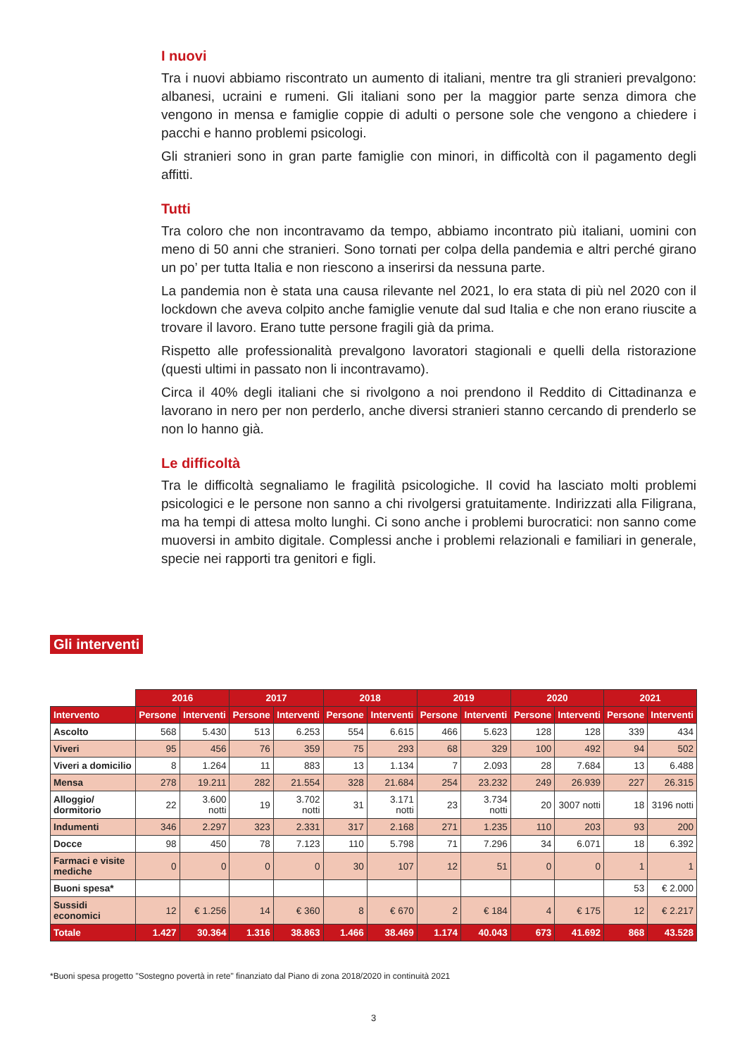I nuovi
Tra i nuovi abbiamo riscontrato un aumento di italiani, mentre tra gli stranieri prevalgono: albanesi, ucraini e rumeni. Gli italiani sono per la maggior parte senza dimora che vengono in mensa e famiglie coppie di adulti o persone sole che vengono a chiedere i pacchi e hanno problemi psicologi.
Gli stranieri sono in gran parte famiglie con minori, in difficoltà con il pagamento degli affitti.
Tutti
Tra coloro che non incontravamo da tempo, abbiamo incontrato più italiani, uomini con meno di 50 anni che stranieri. Sono tornati per colpa della pandemia e altri perché girano un po’ per tutta Italia e non riescono a inserirsi da nessuna parte.
La pandemia non è stata una causa rilevante nel 2021, lo era stata di più nel 2020 con il lockdown che aveva colpito anche famiglie venute dal sud Italia e che non erano riuscite a trovare il lavoro. Erano tutte persone fragili già da prima.
Rispetto alle professionalità prevalgono lavoratori stagionali e quelli della ristorazione (questi ultimi in passato non li incontravamo).
Circa il 40% degli italiani che si rivolgono a noi prendono il Reddito di Cittadinanza e lavorano in nero per non perderlo, anche diversi stranieri stanno cercando di prenderlo se non lo hanno già.
Le difficoltà
Tra le difficoltà segnaliamo le fragilità psicologiche. Il covid ha lasciato molti problemi psicologici e le persone non sanno a chi rivolgersi gratuitamente. Indirizzati alla Filigrana, ma ha tempi di attesa molto lunghi. Ci sono anche i problemi burocratici: non sanno come muoversi in ambito digitale. Complessi anche i problemi relazionali e familiari in generale, specie nei rapporti tra genitori e figli.
Gli interventi
| | 2016 | | 2017 | | 2018 | | 2019 | | 2020 | | 2021 | |
| Intervento | Persone | Interventi | Persone | Interventi | Persone | Interventi | Persone | Interventi | Persone | Interventi | Persone | Interventi |
| Ascolto | 568 | 5.430 | 513 | 6.253 | 554 | 6.615 | 466 | 5.623 | 128 | 128 | 339 | 434 |
| Viveri | 95 | 456 | 76 | 359 | 75 | 293 | 68 | 329 | 100 | 492 | 94 | 502 |
| Viveri a domicilio | 8 | 1.264 | 11 | 883 | 13 | 1.134 | 7 | 2.093 | 28 | 7.684 | 13 | 6.488 |
| Mensa | 278 | 19.211 | 282 | 21.554 | 328 | 21.684 | 254 | 23.232 | 249 | 26.939 | 227 | 26.315 |
| Alloggio/ dormitorio | 22 | 3.600 notti | 19 | 3.702 notti | 31 | 3.171 notti | 23 | 3.734 notti | 20 | 3007 notti | 18 | 3196 notti |
| Indumenti | 346 | 2.297 | 323 | 2.331 | 317 | 2.168 | 271 | 1.235 | 110 | 203 | 93 | 200 |
| Docce | 98 | 450 | 78 | 7.123 | 110 | 5.798 | 71 | 7.296 | 34 | 6.071 | 18 | 6.392 |
| Farmaci e visite mediche | 0 | 0 | 0 | 0 | 30 | 107 | 12 | 51 | 0 | 0 | 1 | 1 |
| Buoni spesa* | | | | | | | | | | | 53 | € 2.000 |
| Sussidi economici | 12 | € 1.256 | 14 | € 360 | 8 | € 670 | 2 | € 184 | 4 | € 175 | 12 | € 2.217 |
| Totale | 1.427 | 30.364 | 1.316 | 38.863 | 1.466 | 38.469 | 1.174 | 40.043 | 673 | 41.692 | 868 | 43.528 |
*Buoni spesa progetto "Sostegno povertà in rete" finanziato dal Piano di zona 2018/2020 in continuità 2021
3